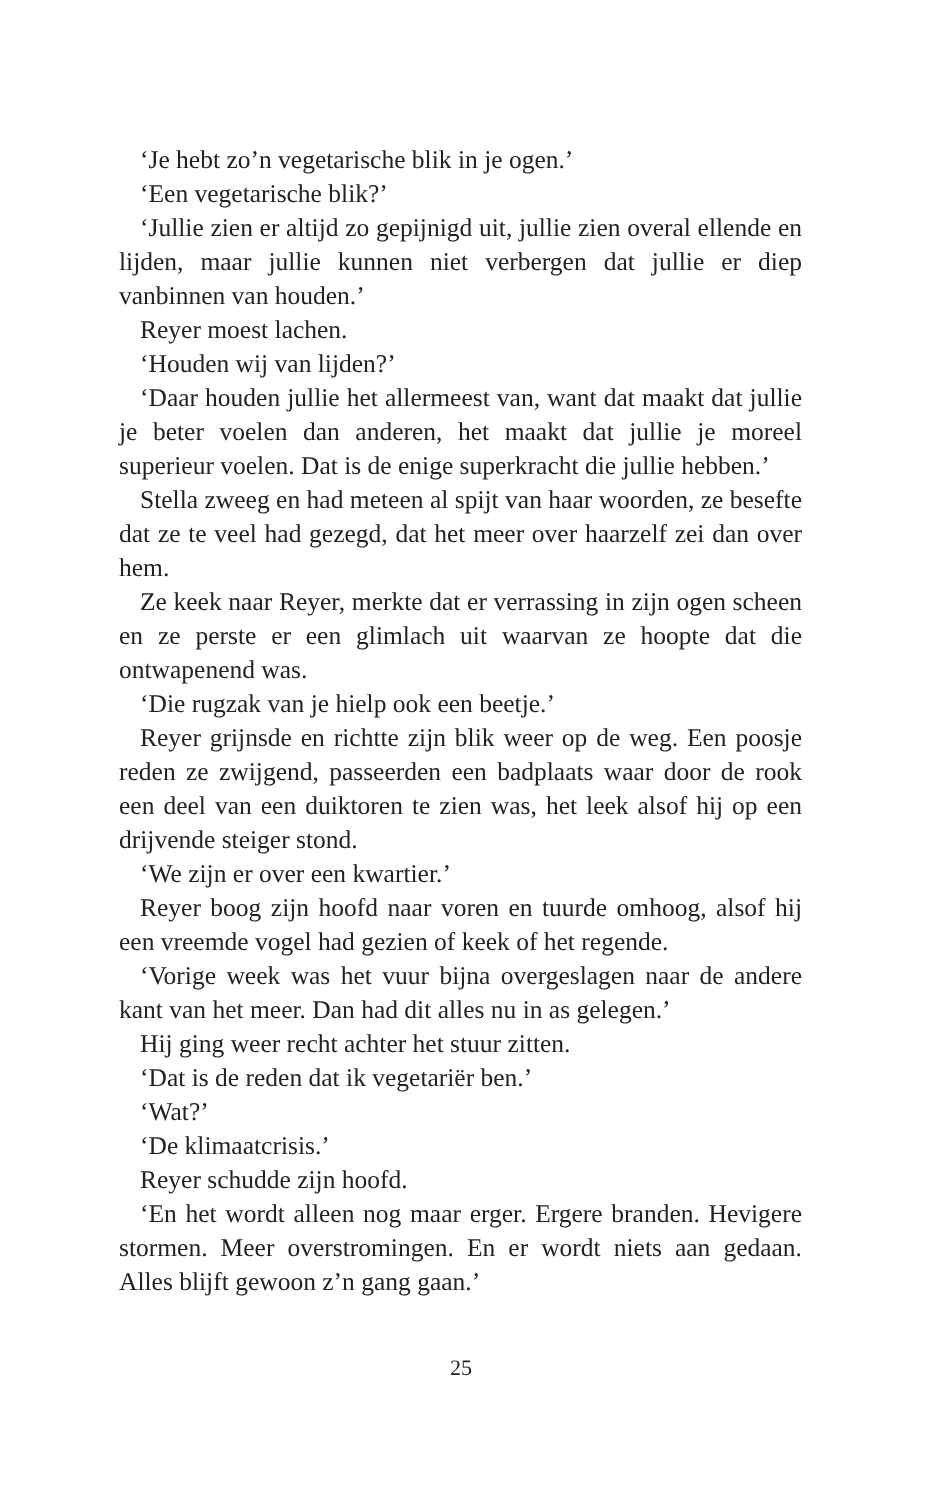‘Je hebt zo’n vegetarische blik in je ogen.’
‘Een vegetarische blik?’
‘Jullie zien er altijd zo gepijnigd uit, jullie zien overal ellende en lijden, maar jullie kunnen niet verbergen dat jullie er diep vanbinnen van houden.’
Reyer moest lachen.
‘Houden wij van lijden?’
‘Daar houden jullie het allermeest van, want dat maakt dat jullie je beter voelen dan anderen, het maakt dat jullie je moreel superieur voelen. Dat is de enige superkracht die jullie hebben.’
Stella zweeg en had meteen al spijt van haar woorden, ze besefte dat ze te veel had gezegd, dat het meer over haarzelf zei dan over hem.
Ze keek naar Reyer, merkte dat er verrassing in zijn ogen scheen en ze perste er een glimlach uit waarvan ze hoopte dat die ontwapenend was.
‘Die rugzak van je hielp ook een beetje.’
Reyer grijnsde en richtte zijn blik weer op de weg. Een poosje reden ze zwijgend, passeerden een badplaats waar door de rook een deel van een duiktoren te zien was, het leek alsof hij op een drijvende steiger stond.
‘We zijn er over een kwartier.’
Reyer boog zijn hoofd naar voren en tuurde omhoog, alsof hij een vreemde vogel had gezien of keek of het regende.
‘Vorige week was het vuur bijna overgeslagen naar de andere kant van het meer. Dan had dit alles nu in as gelegen.’
Hij ging weer recht achter het stuur zitten.
‘Dat is de reden dat ik vegetariër ben.’
‘Wat?’
‘De klimaatcrisis.’
Reyer schudde zijn hoofd.
‘En het wordt alleen nog maar erger. Ergere branden. Hevigere stormen. Meer overstromingen. En er wordt niets aan gedaan. Alles blijft gewoon z’n gang gaan.’
25